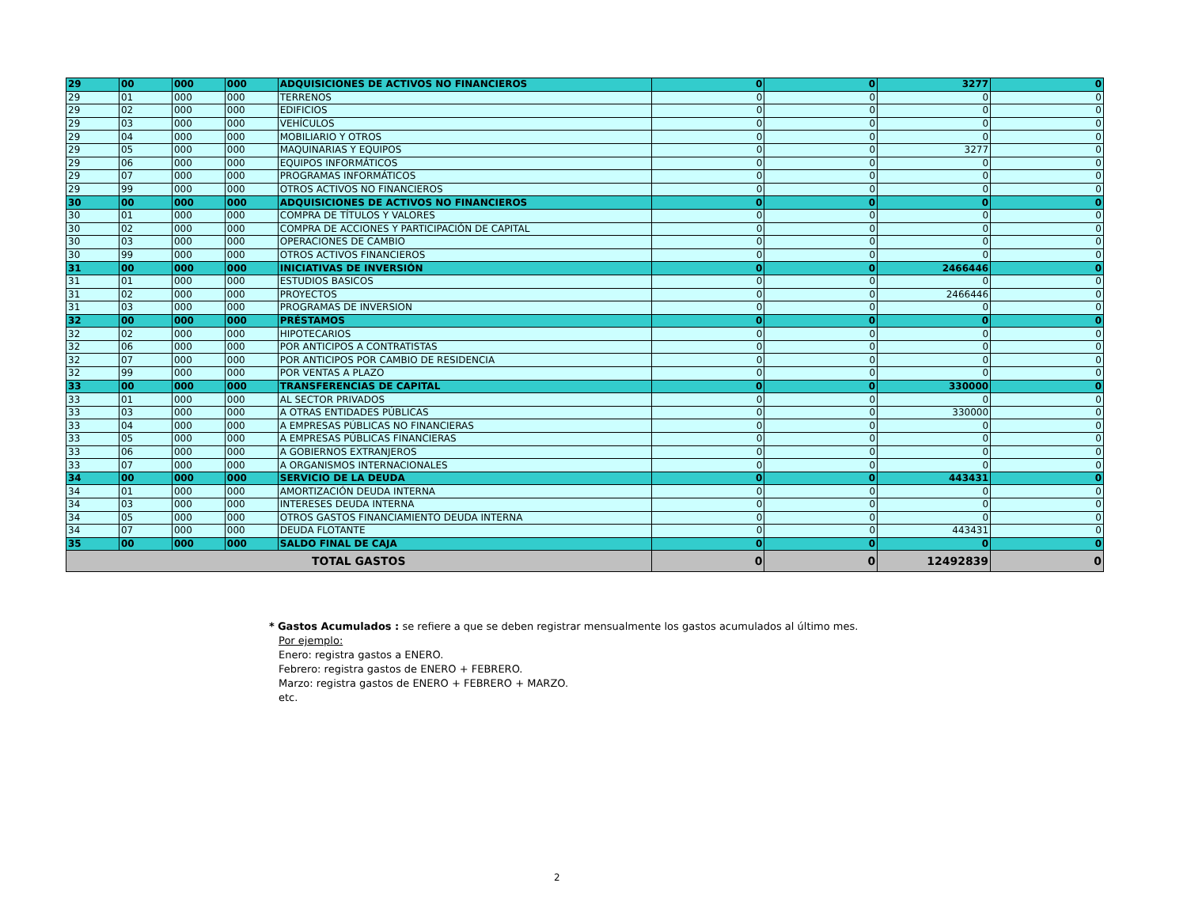| 29 | 00 | 000 | 000 | ADQUISICIONES DE ACTIVOS NO FINANCIEROS | 0 | 0 | 3277 | 0 |
| 29 | 01 | 000 | 000 | TERRENOS | 0 | 0 | 0 | 0 |
| 29 | 02 | 000 | 000 | EDIFICIOS | 0 | 0 | 0 | 0 |
| 29 | 03 | 000 | 000 | VEHÍCULOS | 0 | 0 | 0 | 0 |
| 29 | 04 | 000 | 000 | MOBILIARIO Y OTROS | 0 | 0 | 0 | 0 |
| 29 | 05 | 000 | 000 | MAQUINARIAS Y EQUIPOS | 0 | 0 | 3277 | 0 |
| 29 | 06 | 000 | 000 | EQUIPOS INFORMÁTICOS | 0 | 0 | 0 | 0 |
| 29 | 07 | 000 | 000 | PROGRAMAS INFORMÁTICOS | 0 | 0 | 0 | 0 |
| 29 | 99 | 000 | 000 | OTROS ACTIVOS NO FINANCIEROS | 0 | 0 | 0 | 0 |
| 30 | 00 | 000 | 000 | ADQUISICIONES DE ACTIVOS NO FINANCIEROS | 0 | 0 | 0 | 0 |
| 30 | 01 | 000 | 000 | COMPRA DE TÍTULOS Y VALORES | 0 | 0 | 0 | 0 |
| 30 | 02 | 000 | 000 | COMPRA DE ACCIONES Y PARTICIPACIÓN DE CAPITAL | 0 | 0 | 0 | 0 |
| 30 | 03 | 000 | 000 | OPERACIONES DE CAMBIO | 0 | 0 | 0 | 0 |
| 30 | 99 | 000 | 000 | OTROS ACTIVOS FINANCIEROS | 0 | 0 | 0 | 0 |
| 31 | 00 | 000 | 000 | INICIATIVAS DE INVERSIÓN | 0 | 0 | 2466446 | 0 |
| 31 | 01 | 000 | 000 | ESTUDIOS BASICOS | 0 | 0 | 0 | 0 |
| 31 | 02 | 000 | 000 | PROYECTOS | 0 | 0 | 2466446 | 0 |
| 31 | 03 | 000 | 000 | PROGRAMAS DE INVERSION | 0 | 0 | 0 | 0 |
| 32 | 00 | 000 | 000 | PRÉSTAMOS | 0 | 0 | 0 | 0 |
| 32 | 02 | 000 | 000 | HIPOTECARIOS | 0 | 0 | 0 | 0 |
| 32 | 06 | 000 | 000 | POR ANTICIPOS A CONTRATISTAS | 0 | 0 | 0 | 0 |
| 32 | 07 | 000 | 000 | POR ANTICIPOS POR CAMBIO DE RESIDENCIA | 0 | 0 | 0 | 0 |
| 32 | 99 | 000 | 000 | POR VENTAS A PLAZO | 0 | 0 | 0 | 0 |
| 33 | 00 | 000 | 000 | TRANSFERENCIAS DE CAPITAL | 0 | 0 | 330000 | 0 |
| 33 | 01 | 000 | 000 | AL SECTOR PRIVADOS | 0 | 0 | 0 | 0 |
| 33 | 03 | 000 | 000 | A OTRAS ENTIDADES PÚBLICAS | 0 | 0 | 330000 | 0 |
| 33 | 04 | 000 | 000 | A EMPRESAS PÚBLICAS NO FINANCIERAS | 0 | 0 | 0 | 0 |
| 33 | 05 | 000 | 000 | A EMPRESAS PÚBLICAS FINANCIERAS | 0 | 0 | 0 | 0 |
| 33 | 06 | 000 | 000 | A GOBIERNOS EXTRANJEROS | 0 | 0 | 0 | 0 |
| 33 | 07 | 000 | 000 | A ORGANISMOS INTERNACIONALES | 0 | 0 | 0 | 0 |
| 34 | 00 | 000 | 000 | SERVICIO DE LA DEUDA | 0 | 0 | 443431 | 0 |
| 34 | 01 | 000 | 000 | AMORTIZACIÓN DEUDA INTERNA | 0 | 0 | 0 | 0 |
| 34 | 03 | 000 | 000 | INTERESES DEUDA INTERNA | 0 | 0 | 0 | 0 |
| 34 | 05 | 000 | 000 | OTROS GASTOS FINANCIAMIENTO DEUDA INTERNA | 0 | 0 | 0 | 0 |
| 34 | 07 | 000 | 000 | DEUDA FLOTANTE | 0 | 0 | 443431 | 0 |
| 35 | 00 | 000 | 000 | SALDO FINAL DE CAJA | 0 | 0 | 0 | 0 |
| TOTAL GASTOS | | | | | 0 | 0 | 12492839 | 0 |
* Gastos Acumulados : se refiere a que se deben registrar mensualmente los gastos acumulados al último mes.
Por ejemplo:
Enero: registra gastos a ENERO.
Febrero: registra gastos de ENERO + FEBRERO.
Marzo: registra gastos de ENERO + FEBRERO + MARZO.
etc.
2